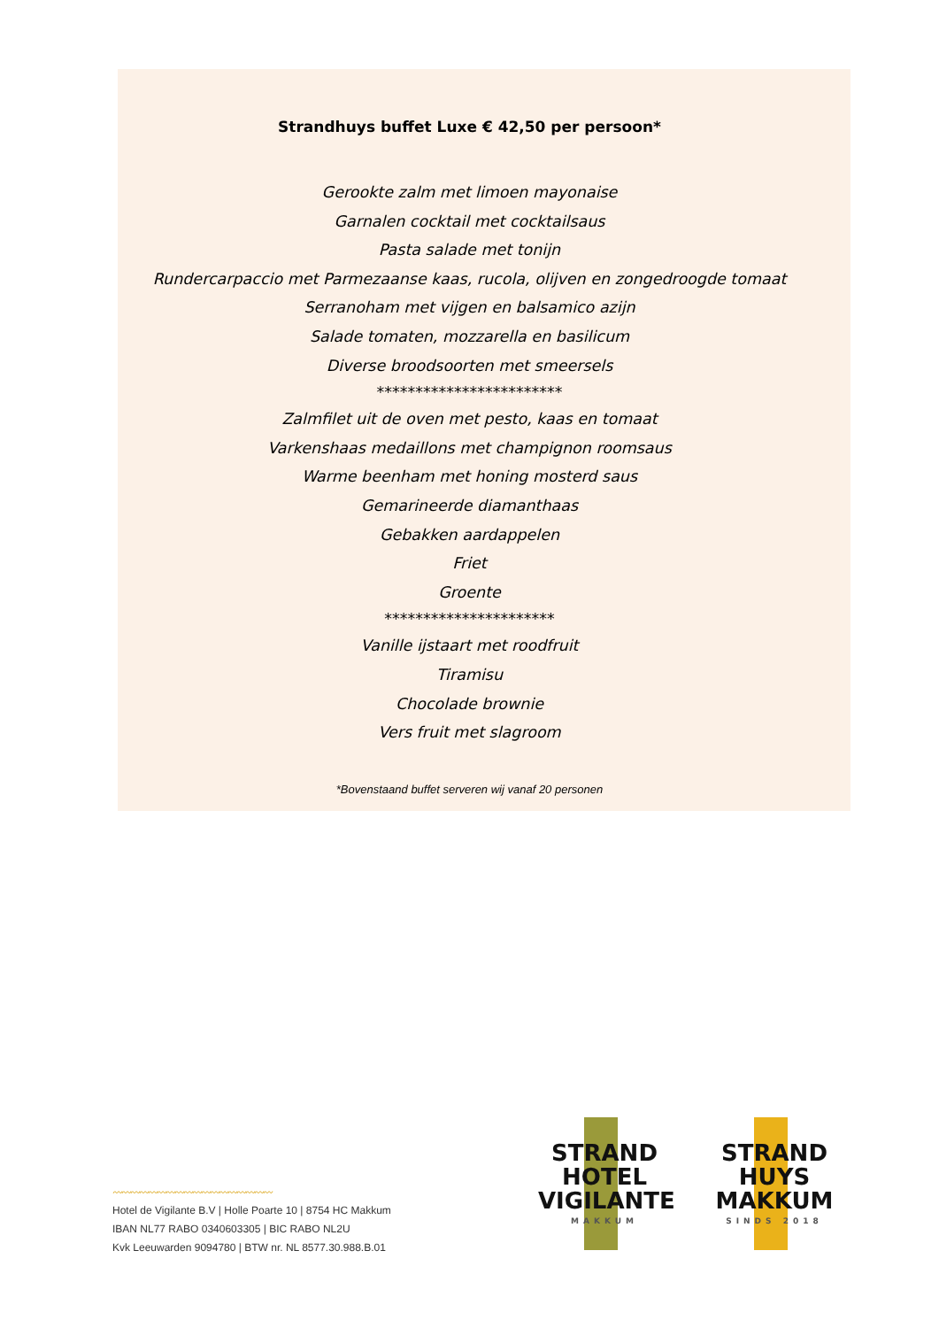Strandhuys buffet Luxe € 42,50 per persoon*
Gerookte zalm met limoen mayonaise
Garnalen cocktail met cocktailsaus
Pasta salade met tonijn
Rundercarpaccio met Parmezaanse kaas, rucola, olijven en zongedroogde tomaat
Serranoham met vijgen en balsamico azijn
Salade tomaten, mozzarella en basilicum
Diverse broodsoorten met smeersels
************************
Zalmfilet uit de oven met pesto, kaas en tomaat
Varkenshaas medaillons met champignon roomsaus
Warme beenham met honing mosterd saus
Gemarineerde diamanthaas
Gebakken aardappelen
Friet
Groente
**********************
Vanille ijstaart met roodfruit
Tiramisu
Chocolade brownie
Vers fruit met slagroom
*Bovenstaand buffet serveren wij vanaf 20 personen
〰〰〰〰〰〰〰〰〰〰〰〰〰〰〰〰〰〰
Hotel de Vigilante B.V | Holle Poarte 10 | 8754 HC Makkum
IBAN NL77 RABO 0340603305 | BIC RABO NL2U
Kvk Leeuwarden 9094780 | BTW nr. NL 8577.30.988.B.01
STRAND
HOTEL
VIGILANTE
MAKKUM
STRAND
HUYS
MAKKUM
SINDS 2018